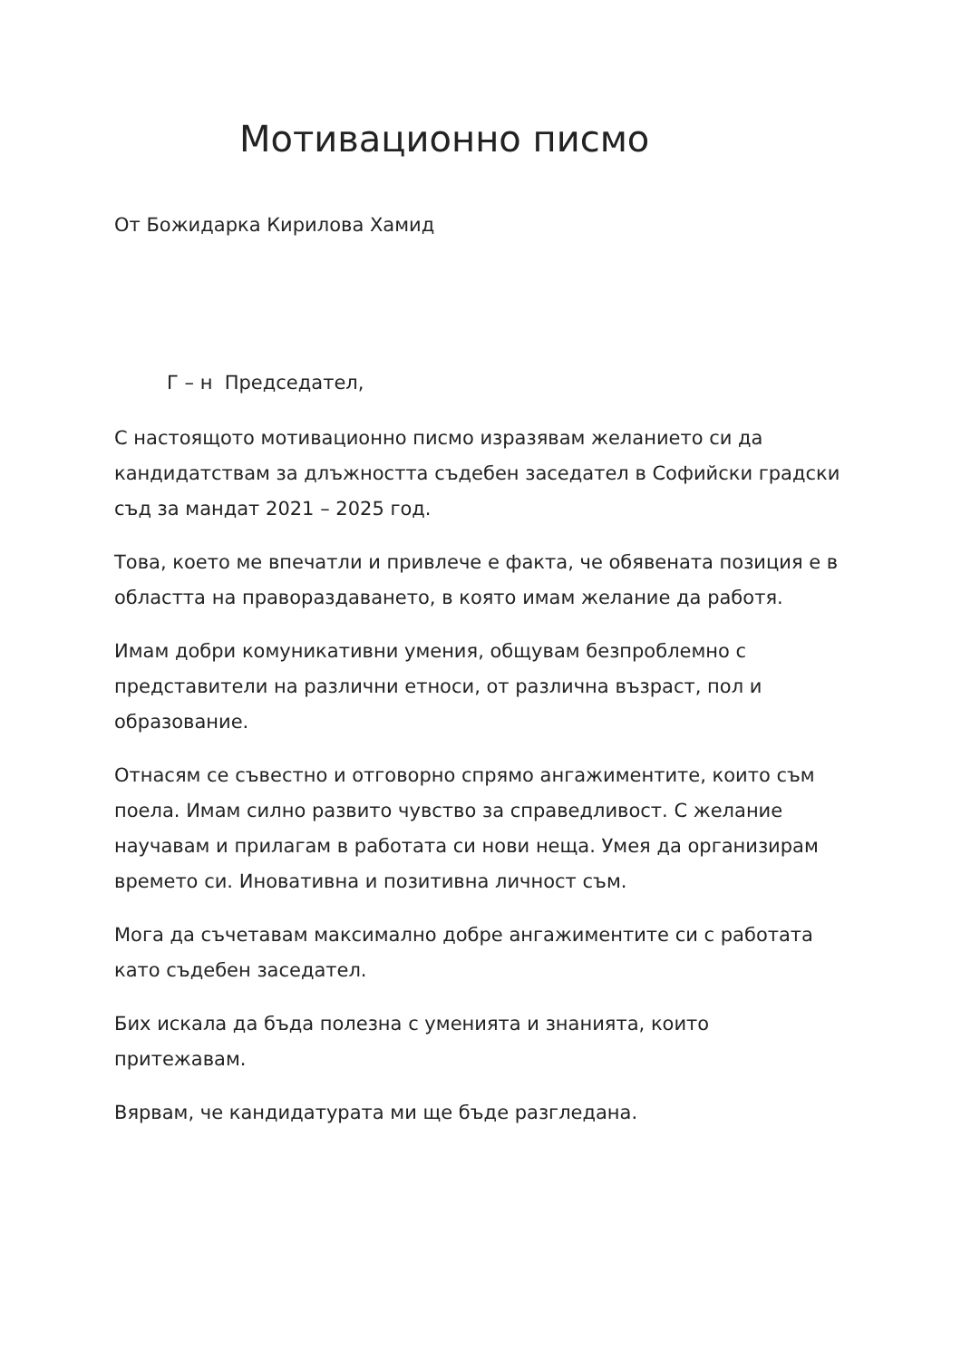Мотивационно писмо
От Божидарка Кирилова Хамид
Г – н Председател,
С настоящото мотивационно писмо изразявам желанието си да кандидатствам за длъжността съдебен заседател в Софийски градски съд за мандат 2021 – 2025 год.
Това, което ме впечатли и привлече е факта, че обявената позиция е в областта на правораздаването, в която имам желание да работя.
Имам добри комуникативни умения, общувам безпроблемно с представители на различни етноси, от различна възраст, пол и образование.
Отнасям се съвестно и отговорно спрямо ангажиментите, които съм поела. Имам силно развито чувство за справедливост. С желание научавам и прилагам в работата си нови неща. Умея да организирам времето си. Иновативна и позитивна личност съм.
Мога да съчетавам максимално добре ангажиментите си с работата като съдебен заседател.
Бих искала да бъда полезна с уменията и знанията, които притежавам.
Вярвам, че кандидатурата ми ще бъде разгледана.